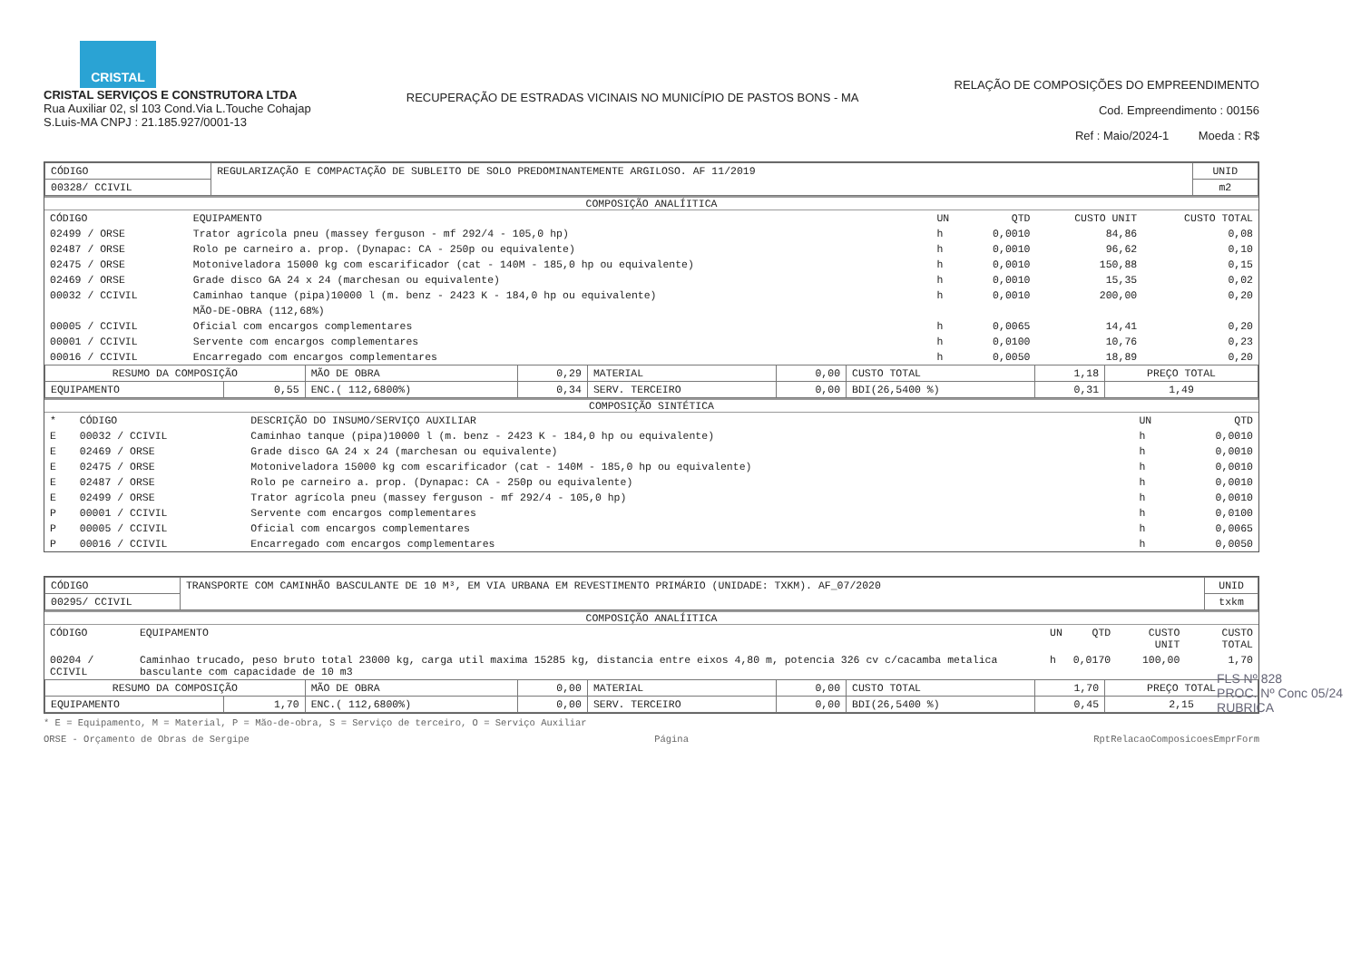CRISTAL
CRISTAL SERVIÇOS E CONSTRUTORA LTDA
Rua Auxiliar 02, sl 103 Cond.Via L.Touche Cohajap
S.Luis-MA CNPJ : 21.185.927/0001-13
RECUPERAÇÃO DE ESTRADAS VICINAIS NO MUNICÍPIO DE PASTOS BONS - MA
RELAÇÃO DE COMPOSIÇÕES DO EMPREENDIMENTO
Cod. Empreendimento : 00156
Ref : Maio/2024-1 Moeda : R$
| CÓDIGO | REGULARIZAÇÃO E COMPACTAÇÃO DE SUBLEITO DE SOLO PREDOMINANTEMENTE ARGILOSO. AF 11/2019 | UNID |
| 00328/ CCIVIL | | m2 |
COMPOSIÇÃO ANALÍITICA
| CÓDIGO | EQUIPAMENTO | UN | QTD | CUSTO UNIT | CUSTO TOTAL |
| --- | --- | --- | --- | --- | --- |
| 02499 / ORSE | Trator agrícola pneu (massey ferguson - mf 292/4 - 105,0 hp) | h | 0,0010 | 84,86 | 0,08 |
| 02487 / ORSE | Rolo pe carneiro a. prop. (Dynapac: CA - 250p ou equivalente) | h | 0,0010 | 96,62 | 0,10 |
| 02475 / ORSE | Motoniveladora 15000 kg com escarificador (cat - 140M - 185,0 hp ou equivalente) | h | 0,0010 | 150,88 | 0,15 |
| 02469 / ORSE | Grade disco GA 24 x 24 (marchesan ou equivalente) | h | 0,0010 | 15,35 | 0,02 |
| 00032 / CCIVIL | Caminhao tanque (pipa)10000 l (m. benz - 2423 K - 184,0 hp ou equivalente) | h | 0,0010 | 200,00 | 0,20 |
| | MÃO-DE-OBRA (112,68%) | | | | |
| 00005 / CCIVIL | Oficial com encargos complementares | h | 0,0065 | 14,41 | 0,20 |
| 00001 / CCIVIL | Servente com encargos complementares | h | 0,0100 | 10,76 | 0,23 |
| 00016 / CCIVIL | Encarregado com encargos complementares | h | 0,0050 | 18,89 | 0,20 |
| RESUMO DA COMPOSIÇÃO | | MÃO DE OBRA | 0,29 | MATERIAL | 0,00 | CUSTO TOTAL | 1,18 | PREÇO TOTAL |
| EQUIPAMENTO | 0,55 | ENC.( 112,6800%) | 0,34 | SERV. TERCEIRO | 0,00 | BDI(26,5400 %) | 0,31 | 1,49 |
COMPOSIÇÃO SINTÉTICA
| * | CÓDIGO | DESCRIÇÃO DO INSUMO/SERVIÇO AUXILIAR | UN | QTD |
| --- | --- | --- | --- | --- |
| E | 00032 / CCIVIL | Caminhao tanque (pipa)10000 l (m. benz - 2423 K - 184,0 hp ou equivalente) | h | 0,0010 |
| E | 02469 / ORSE | Grade disco GA 24 x 24 (marchesan ou equivalente) | h | 0,0010 |
| E | 02475 / ORSE | Motoniveladora 15000 kg com escarificador (cat - 140M - 185,0 hp ou equivalente) | h | 0,0010 |
| E | 02487 / ORSE | Rolo pe carneiro a. prop. (Dynapac: CA - 250p ou equivalente) | h | 0,0010 |
| E | 02499 / ORSE | Trator agrícola pneu (massey ferguson - mf 292/4 - 105,0 hp) | h | 0,0010 |
| P | 00001 / CCIVIL | Servente com encargos complementares | h | 0,0100 |
| P | 00005 / CCIVIL | Oficial com encargos complementares | h | 0,0065 |
| P | 00016 / CCIVIL | Encarregado com encargos complementares | h | 0,0050 |
| CÓDIGO | TRANSPORTE COM CAMINHÃO BASCULANTE DE 10 M³, EM VIA URBANA EM REVESTIMENTO PRIMÁRIO (UNIDADE: TXKM). AF_07/2020 | UNID |
| 00295/ CCIVIL | | txkm |
COMPOSIÇÃO ANALÍITICA
| CÓDIGO | EQUIPAMENTO | UN | QTD | CUSTO UNIT | CUSTO TOTAL |
| --- | --- | --- | --- | --- | --- |
| 00204 / CCIVIL | Caminhao trucado, peso bruto total 23000 kg, carga util maxima 15285 kg, distancia entre eixos 4,80 m, potencia 326 cv c/cacamba metalica basculante com capacidade de 10 m3 | h | 0,0170 | 100,00 | 1,70 |
| RESUMO DA COMPOSIÇÃO | | MÃO DE OBRA | 0,00 | MATERIAL | 0,00 | CUSTO TOTAL | 1,70 | PREÇO TOTAL |
| EQUIPAMENTO | 1,70 | ENC.( 112,6800%) | 0,00 | SERV. TERCEIRO | 0,00 | BDI(26,5400 %) | 0,45 | 2,15 |
* E = Equipamento, M = Material, P = Mão-de-obra, S = Serviço de terceiro, O = Serviço Auxiliar
ORSE - Orçamento de Obras de Sergipe Página RptRelacaoComposicoesEmprForm
FLS Nº 828
PROC. Nº Conc 05/24
RUBRICA